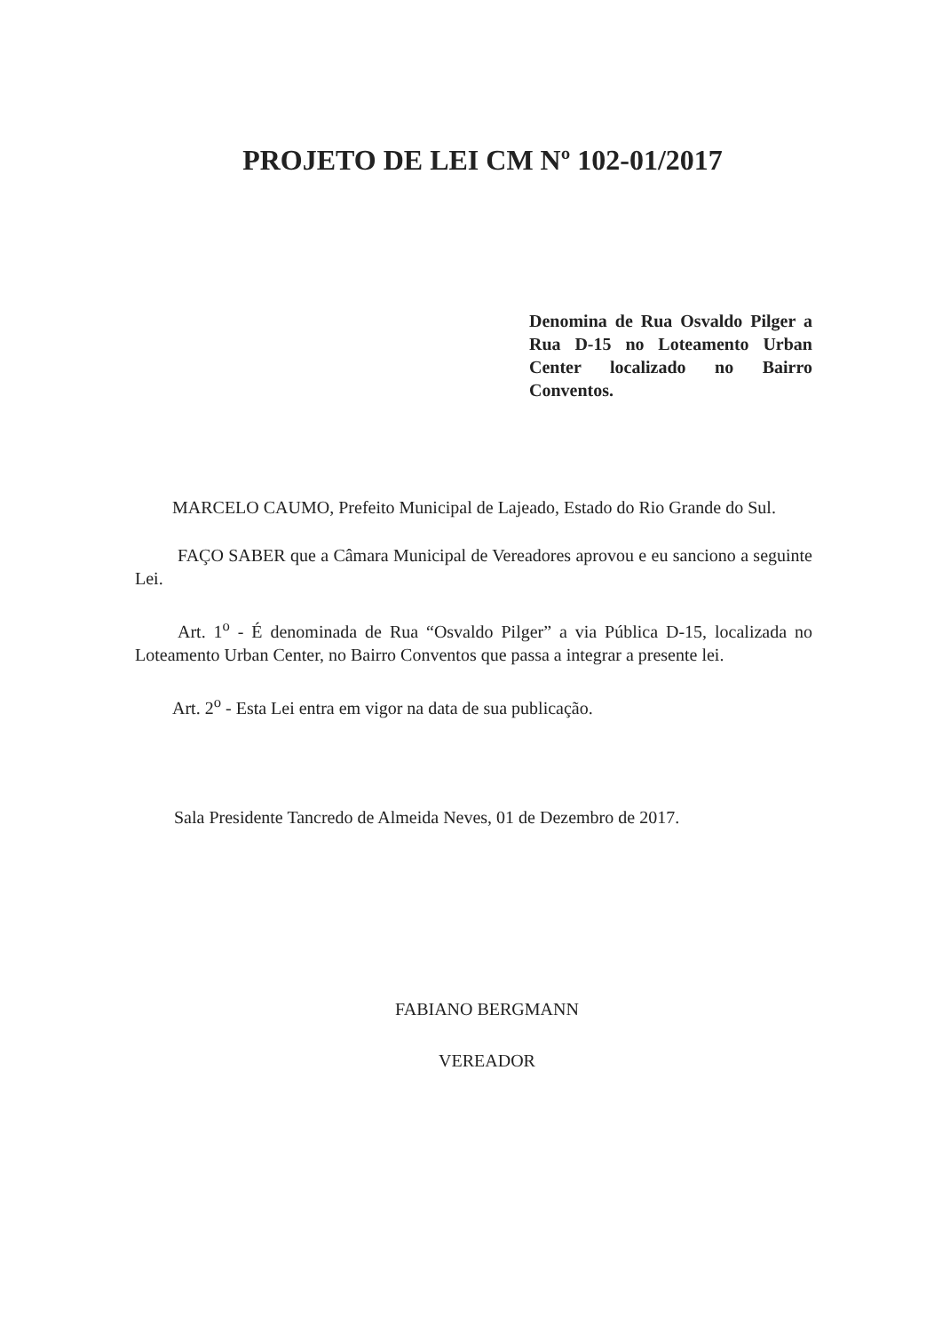PROJETO DE LEI CM Nº 102-01/2017
Denomina de Rua Osvaldo Pilger a Rua D-15 no Loteamento Urban Center localizado no Bairro Conventos.
MARCELO CAUMO, Prefeito Municipal de Lajeado, Estado do Rio Grande do Sul.
FAÇO SABER que a Câmara Municipal de Vereadores aprovou e eu sanciono a seguinte Lei.
Art. 1<sup>o</sup> - É denominada de Rua “Osvaldo Pilger” a via Pública D-15, localizada no Loteamento Urban Center, no Bairro Conventos que passa a integrar a presente lei.
Art. 2<sup>o</sup> - Esta Lei entra em vigor na data de sua publicação.
Sala Presidente Tancredo de Almeida Neves, 01 de Dezembro de 2017.
FABIANO BERGMANN
VEREADOR